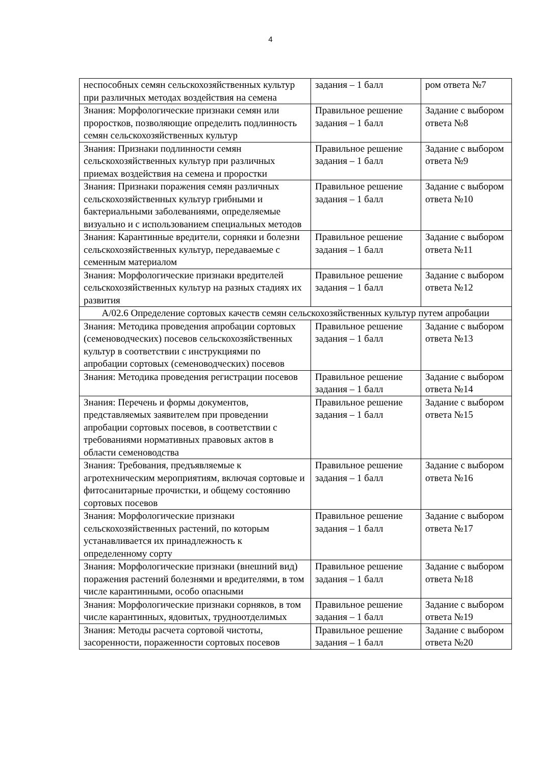4
| неспособных семян сельскохозяйственных культур при различных методах воздействия на семена | задания – 1 балл | ром ответа №7 |
| Знания: Морфологические признаки семян или проростков, позволяющие определить подлинность семян сельскохозяйственных культур | Правильное решение задания – 1 балл | Задание с выбором ответа №8 |
| Знания: Признаки подлинности семян сельскохозяйственных культур при различных приемах воздействия на семена и проростки | Правильное решение задания – 1 балл | Задание с выбором ответа №9 |
| Знания: Признаки поражения семян различных сельскохозяйственных культур грибными и бактериальными заболеваниями, определяемые визуально и с использованием специальных методов | Правильное решение задания – 1 балл | Задание с выбором ответа №10 |
| Знания: Карантинные вредители, сорняки и болезни сельскохозяйственных культур, передаваемые с семенным материалом | Правильное решение задания – 1 балл | Задание с выбором ответа №11 |
| Знания: Морфологические признаки вредителей сельскохозяйственных культур на разных стадиях их развития | Правильное решение задания – 1 балл | Задание с выбором ответа №12 |
| A/02.6 Определение сортовых качеств семян сельскохозяйственных культур путем апробации | | |
| Знания: Методика проведения апробации сортовых (семеноводческих) посевов сельскохозяйственных культур в соответствии с инструкциями по апробации сортовых (семеноводческих) посевов | Правильное решение задания – 1 балл | Задание с выбором ответа №13 |
| Знания: Методика проведения регистрации посевов | Правильное решение задания – 1 балл | Задание с выбором ответа №14 |
| Знания: Перечень и формы документов, представляемых заявителем при проведении апробации сортовых посевов, в соответствии с требованиями нормативных правовых актов в области семеноводства | Правильное решение задания – 1 балл | Задание с выбором ответа №15 |
| Знания: Требования, предъявляемые к агротехническим мероприятиям, включая сортовые и фитосанитарные прочистки, и общему состоянию сортовых посевов | Правильное решение задания – 1 балл | Задание с выбором ответа №16 |
| Знания: Морфологические признаки сельскохозяйственных растений, по которым устанавливается их принадлежность к определенному сорту | Правильное решение задания – 1 балл | Задание с выбором ответа №17 |
| Знания: Морфологические признаки (внешний вид) поражения растений болезнями и вредителями, в том числе карантинными, особо опасными | Правильное решение задания – 1 балл | Задание с выбором ответа №18 |
| Знания: Морфологические признаки сорняков, в том числе карантинных, ядовитых, трудноотделимых | Правильное решение задания – 1 балл | Задание с выбором ответа №19 |
| Знания: Методы расчета сортовой чистоты, засоренности, пораженности сортовых посевов | Правильное решение задания – 1 балл | Задание с выбором ответа №20 |